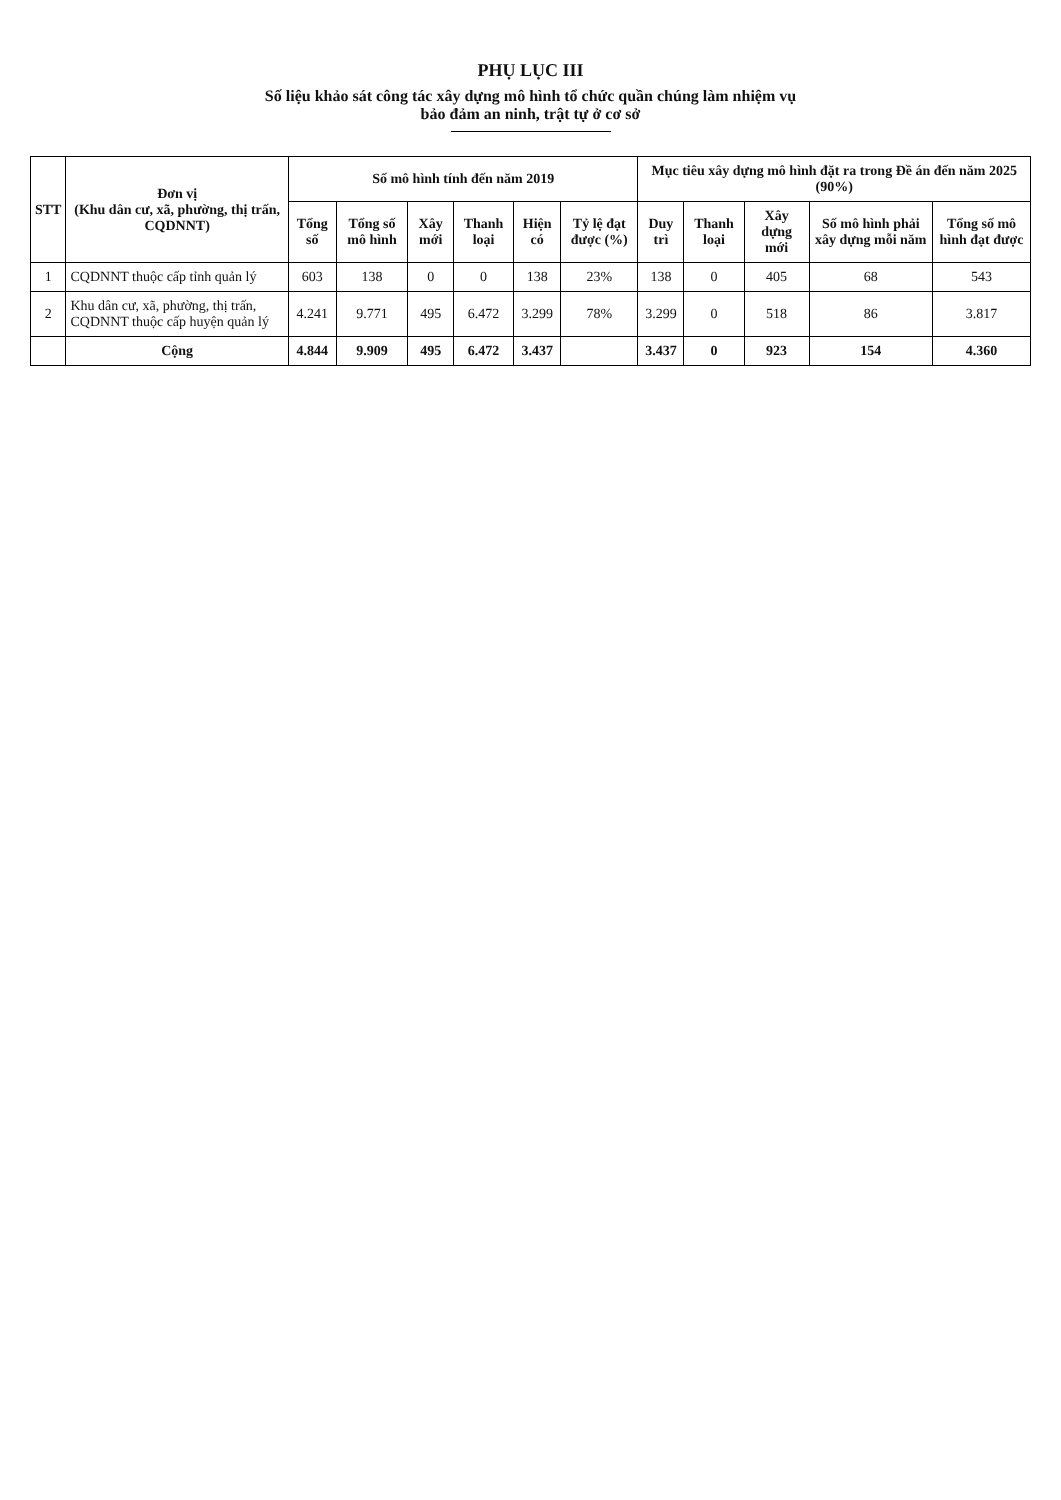PHỤ LỤC III
Số liệu khảo sát công tác xây dựng mô hình tổ chức quần chúng làm nhiệm vụ
bảo đảm an ninh, trật tự ở cơ sở
| STT | Đơn vị (Khu dân cư, xã, phường, thị trấn, CQDNNT) | Số mô hình tính đến năm 2019 | | | | | | Mục tiêu xây dựng mô hình đặt ra trong Đề án đến năm 2025 (90%) | | | | |
| --- | --- | --- | --- | --- | --- | --- | --- | --- | --- | --- | --- | --- |
| | | Tổng số | Tổng số mô hình | Xây mới | Thanh loại | Hiện có | Tỷ lệ đạt được (%) | Duy trì | Thanh loại | Xây dựng mới | Số mô hình phải xây dựng mỗi năm | Tổng số mô hình đạt được |
| 1 | CQDNNT thuộc cấp tỉnh quản lý | 603 | 138 | 0 | 0 | 138 | 23% | 138 | 0 | 405 | 68 | 543 |
| 2 | Khu dân cư, xã, phường, thị trấn, CQDNNT thuộc cấp huyện quản lý | 4.241 | 9.771 | 495 | 6.472 | 3.299 | 78% | 3.299 | 0 | 518 | 86 | 3.817 |
| | Cộng | 4.844 | 9.909 | 495 | 6.472 | 3.437 | | 3.437 | 0 | 923 | 154 | 4.360 |